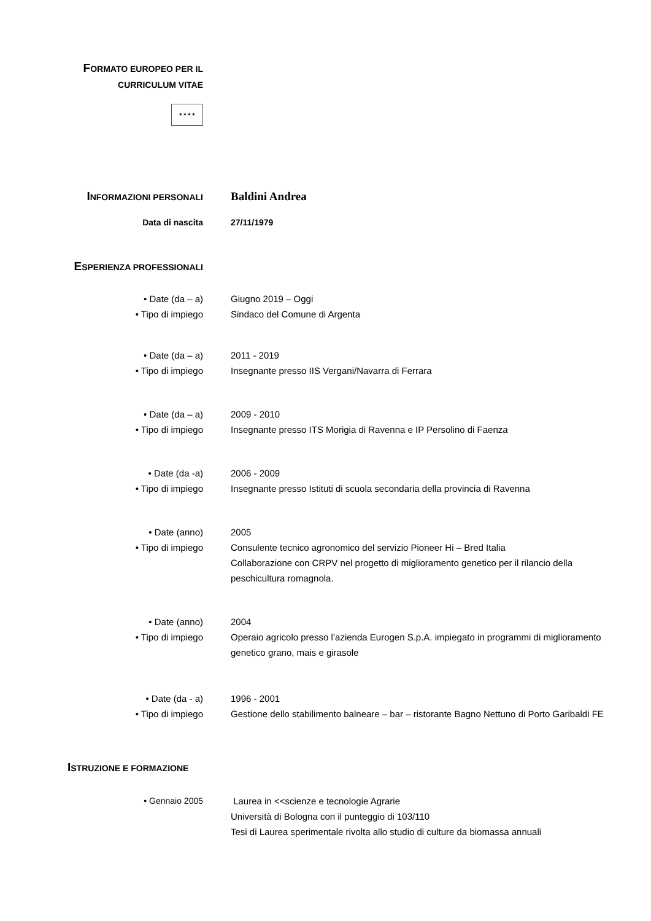FORMATO EUROPEO PER IL
CURRICULUM VITAE
✶✶✶✶
INFORMAZIONI PERSONALI
Baldini Andrea
Data di nascita 27/11/1979
ESPERIENZA PROFESSIONALI
• Date (da – a) Giugno 2019 – Oggi
• Tipo di impiego Sindaco del Comune di Argenta
• Date (da – a) 2011 - 2019
• Tipo di impiego Insegnante presso IIS Vergani/Navarra di Ferrara
• Date (da – a) 2009 - 2010
• Tipo di impiego Insegnante presso ITS Morigia di Ravenna e IP Persolino di Faenza
• Date (da -a) 2006 - 2009
• Tipo di impiego Insegnante presso Istituti di scuola secondaria della provincia di Ravenna
• Date (anno) 2005
• Tipo di impiego Consulente tecnico agronomico del servizio Pioneer Hi – Bred Italia
Collaborazione con CRPV nel progetto di miglioramento genetico per il rilancio della peschicultura romagnola.
• Date (anno) 2004
• Tipo di impiego Operaio agricolo presso l’azienda Eurogen S.p.A. impiegato in programmi di miglioramento genetico grano, mais e girasole
• Date (da - a) 1996 - 2001
• Tipo di impiego Gestione dello stabilimento balneare – bar – ristorante Bagno Nettuno di Porto Garibaldi FE
ISTRUZIONE E FORMAZIONE
• Gennaio 2005 Laurea in <<scienze e tecnologie Agrarie
Università di Bologna con il punteggio di 103/110
Tesi di Laurea sperimentale rivolta allo studio di culture da biomassa annuali